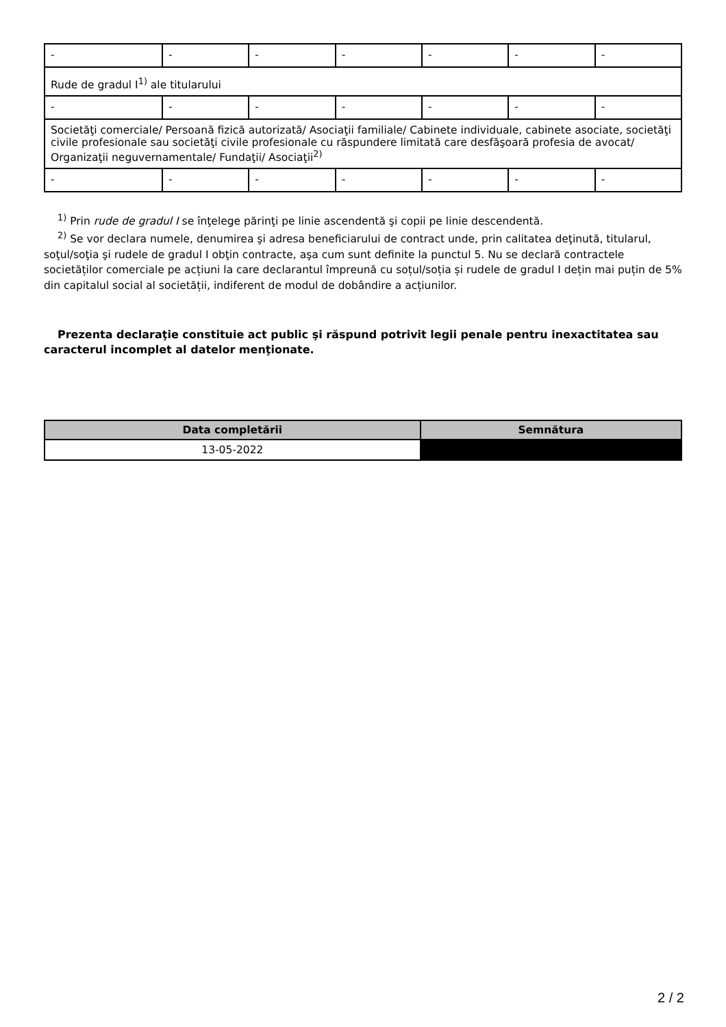| - | - | - | - | - | - | - |
| Rude de gradul I<sup>1)</sup> ale titularului | | | | | | |
| - | - | - | - | - | - | - |
| Societăţi comerciale/ Persoană fizică autorizată/ Asociaţii familiale/ Cabinete individuale, cabinete asociate, societăţi civile profesionale sau societăţi civile profesionale cu răspundere limitată care desfăşoară profesia de avocat/ Organizaţii neguvernamentale/ Fundaţii/ Asociaţii<sup>2)</sup> | | | | | | |
| - | - | - | - | - | - | - |
<sup>1)</sup> Prin rude de gradul I se înţelege părinţi pe linie ascendentă şi copii pe linie descendentă.
<sup>2)</sup> Se vor declara numele, denumirea şi adresa beneficiarului de contract unde, prin calitatea deţinută, titularul, soţul/soţia şi rudele de gradul I obţin contracte, aşa cum sunt definite la punctul 5. Nu se declară contractele societăților comerciale pe acțiuni la care declarantul împreună cu soțul/soția și rudele de gradul I dețin mai puțin de 5% din capitalul social al societății, indiferent de modul de dobândire a acțiunilor.
Prezenta declaraţie constituie act public şi răspund potrivit legii penale pentru inexactitatea sau caracterul incomplet al datelor menţionate.
| Data completării | Semnătura |
| --- | --- |
| 13-05-2022 | |
2 / 2